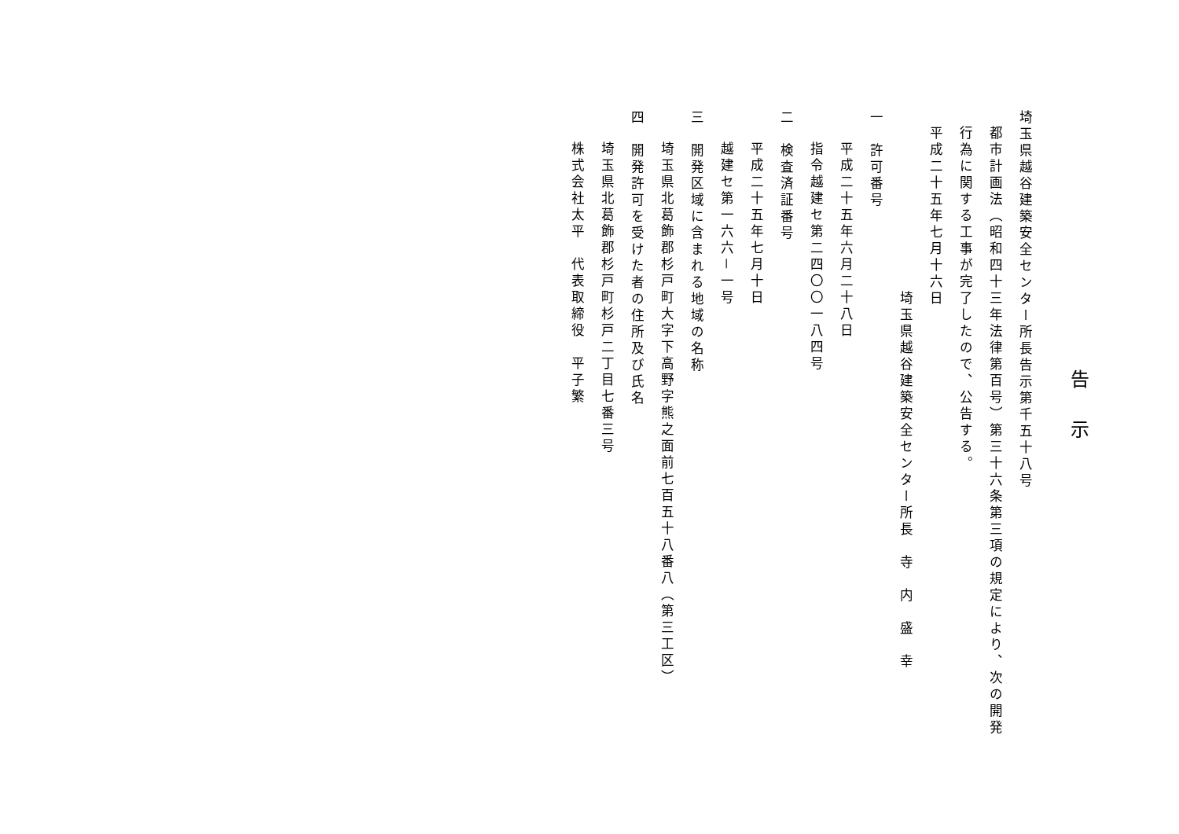告示
埼玉県越谷建築安全センター所長告示第千五十八号
都市計画法（昭和四十三年法律第百号）第三十六条第三項の規定により、次の開発行為に関する工事が完了したので、公告する。
平成二十五年七月十六日
埼玉県越谷建築安全センター所長　寺　内　盛　幸
一　許可番号
平成二十五年六月二十八日
指令越建セ第二四〇〇一八四号
二　検査済証番号
平成二十五年七月十日
越建セ第一六六－一号
三　開発区域に含まれる地域の名称
埼玉県北葛飾郡杉戸町大字下高野字熊之面前七百五十八番八（第三工区）
四　開発許可を受けた者の住所及び氏名
埼玉県北葛飾郡杉戸町杉戸二丁目七番三号
株式会社太平　代表取締役　平子繁